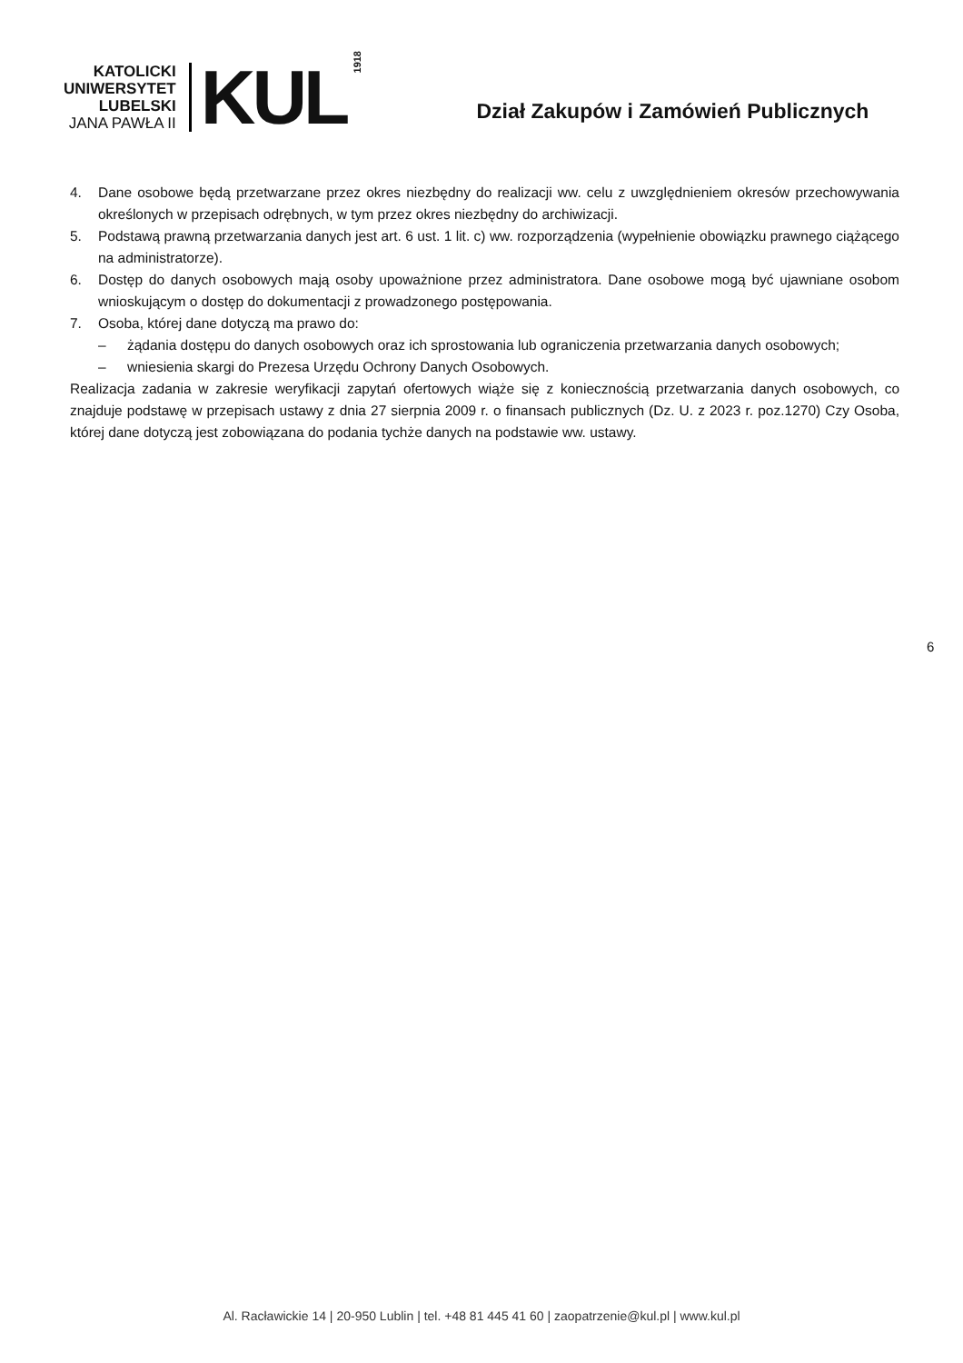KATOLICKI
UNIWERSYTET
LUBELSKI
JANA PAWŁA II
KUL
1918
Dział Zakupów i Zamówień Publicznych
4. Dane osobowe będą przetwarzane przez okres niezbędny do realizacji ww. celu z uwzględnieniem okresów przechowywania określonych w przepisach odrębnych, w tym przez okres niezbędny do archiwizacji.
5. Podstawą prawną przetwarzania danych jest art. 6 ust. 1 lit. c) ww. rozporządzenia (wypełnienie obowiązku prawnego ciążącego na administratorze).
6. Dostęp do danych osobowych mają osoby upoważnione przez administratora. Dane osobowe mogą być ujawniane osobom wnioskującym o dostęp do dokumentacji z prowadzonego postępowania.
7. Osoba, której dane dotyczą ma prawo do:
– żądania dostępu do danych osobowych oraz ich sprostowania lub ograniczenia przetwarzania danych osobowych;
– wniesienia skargi do Prezesa Urzędu Ochrony Danych Osobowych.
Realizacja zadania w zakresie weryfikacji zapytań ofertowych wiąże się z koniecznością przetwarzania danych osobowych, co znajduje podstawę w przepisach ustawy z dnia 27 sierpnia 2009 r. o finansach publicznych (Dz. U. z 2023 r. poz.1270) Czy Osoba, której dane dotyczą jest zobowiązana do podania tychże danych na podstawie ww. ustawy.
6
Al. Racławickie 14 | 20-950 Lublin | tel. +48 81 445 41 60 | zaopatrzenie@kul.pl | www.kul.pl